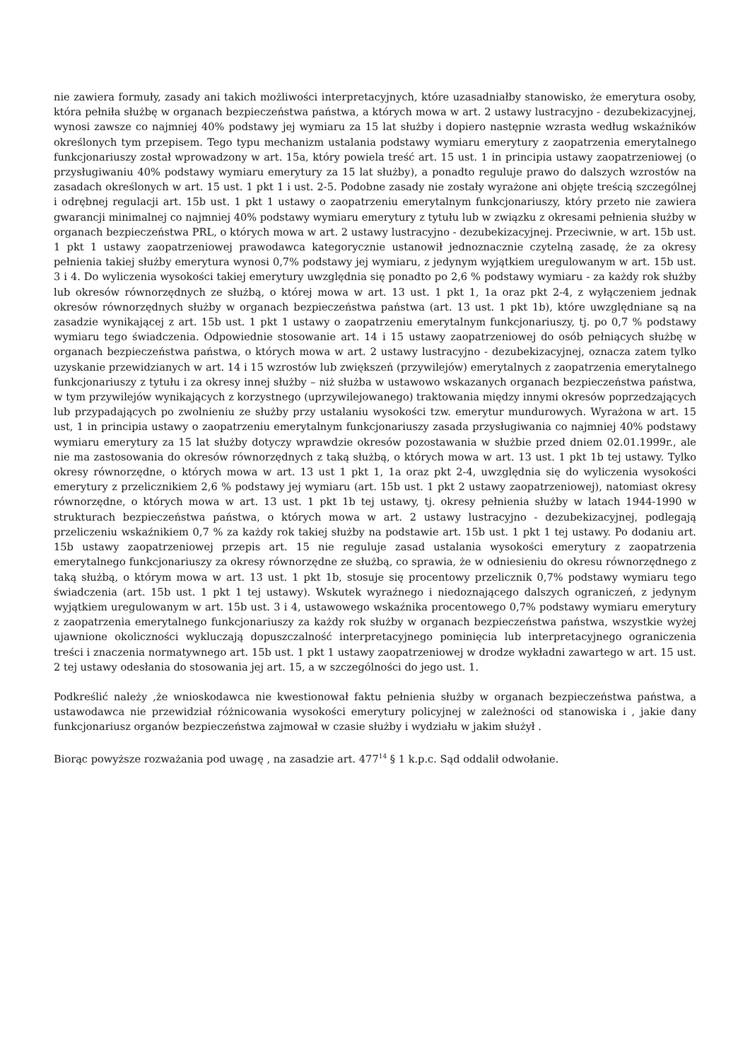nie zawiera formuły, zasady ani takich możliwości interpretacyjnych, które uzasadniałby stanowisko, że emerytura osoby, która pełniła służbę w organach bezpieczeństwa państwa, a których mowa w art. 2 ustawy lustracyjno - dezubekizacyjnej, wynosi zawsze co najmniej 40% podstawy jej wymiaru za 15 lat służby i dopiero następnie wzrasta według wskaźników określonych tym przepisem. Tego typu mechanizm ustalania podstawy wymiaru emerytury z zaopatrzenia emerytalnego funkcjonariuszy został wprowadzony w art. 15a, który powiela treść art. 15 ust. 1 in principia ustawy zaopatrzeniowej (o przysługiwaniu 40% podstawy wymiaru emerytury za 15 lat służby), a ponadto reguluje prawo do dalszych wzrostów na zasadach określonych w art. 15 ust. 1 pkt 1 i ust. 2-5. Podobne zasady nie zostały wyrażone ani objęte treścią szczególnej i odrębnej regulacji art. 15b ust. 1 pkt 1 ustawy o zaopatrzeniu emerytalnym funkcjonariuszy, który przeto nie zawiera gwarancji minimalnej co najmniej 40% podstawy wymiaru emerytury z tytułu lub w związku z okresami pełnienia służby w organach bezpieczeństwa PRL, o których mowa w art. 2 ustawy lustracyjno - dezubekizacyjnej. Przeciwnie, w art. 15b ust. 1 pkt 1 ustawy zaopatrzeniowej prawodawca kategorycznie ustanowił jednoznacznie czytelną zasadę, że za okresy pełnienia takiej służby emerytura wynosi 0,7% podstawy jej wymiaru, z jedynym wyjątkiem uregulowanym w art. 15b ust. 3 i 4. Do wyliczenia wysokości takiej emerytury uwzględnia się ponadto po 2,6 % podstawy wymiaru - za każdy rok służby lub okresów równorzędnych ze służbą, o której mowa w art. 13 ust. 1 pkt 1, 1a oraz pkt 2-4, z wyłączeniem jednak okresów równorzędnych służby w organach bezpieczeństwa państwa (art. 13 ust. 1 pkt 1b), które uwzględniane są na zasadzie wynikającej z art. 15b ust. 1 pkt 1 ustawy o zaopatrzeniu emerytalnym funkcjonariuszy, tj. po 0,7 % podstawy wymiaru tego świadczenia. Odpowiednie stosowanie art. 14 i 15 ustawy zaopatrzeniowej do osób pełniących służbę w organach bezpieczeństwa państwa, o których mowa w art. 2 ustawy lustracyjno - dezubekizacyjnej, oznacza zatem tylko uzyskanie przewidzianych w art. 14 i 15 wzrostów lub zwiększeń (przywilejów) emerytalnych z zaopatrzenia emerytalnego funkcjonariuszy z tytułu i za okresy innej służby – niż służba w ustawowo wskazanych organach bezpieczeństwa państwa, w tym przywilejów wynikających z korzystnego (uprzywilejowanego) traktowania między innymi okresów poprzedzających lub przypadających po zwolnieniu ze służby przy ustalaniu wysokości tzw. emerytur mundurowych. Wyrażona w art. 15 ust, 1 in principia ustawy o zaopatrzeniu emerytalnym funkcjonariuszy zasada przysługiwania co najmniej 40% podstawy wymiaru emerytury za 15 lat służby dotyczy wprawdzie okresów pozostawania w służbie przed dniem 02.01.1999r., ale nie ma zastosowania do okresów równorzędnych z taką służbą, o których mowa w art. 13 ust. 1 pkt 1b tej ustawy. Tylko okresy równorzędne, o których mowa w art. 13 ust 1 pkt 1, 1a oraz pkt 2-4, uwzględnia się do wyliczenia wysokości emerytury z przelicznikiem 2,6 % podstawy jej wymiaru (art. 15b ust. 1 pkt 2 ustawy zaopatrzeniowej), natomiast okresy równorzędne, o których mowa w art. 13 ust. 1 pkt 1b tej ustawy, tj. okresy pełnienia służby w latach 1944-1990 w strukturach bezpieczeństwa państwa, o których mowa w art. 2 ustawy lustracyjno - dezubekizacyjnej, podlegają przeliczeniu wskaźnikiem 0,7 % za każdy rok takiej służby na podstawie art. 15b ust. 1 pkt 1 tej ustawy. Po dodaniu art. 15b ustawy zaopatrzeniowej przepis art. 15 nie reguluje zasad ustalania wysokości emerytury z zaopatrzenia emerytalnego funkcjonariuszy za okresy równorzędne ze służbą, co sprawia, że w odniesieniu do okresu równorzędnego z taką służbą, o którym mowa w art. 13 ust. 1 pkt 1b, stosuje się procentowy przelicznik 0,7% podstawy wymiaru tego świadczenia (art. 15b ust. 1 pkt 1 tej ustawy). Wskutek wyraźnego i niedoznającego dalszych ograniczeń, z jedynym wyjątkiem uregulowanym w art. 15b ust. 3 i 4, ustawowego wskaźnika procentowego 0,7% podstawy wymiaru emerytury z zaopatrzenia emerytalnego funkcjonariuszy za każdy rok służby w organach bezpieczeństwa państwa, wszystkie wyżej ujawnione okoliczności wykluczają dopuszczalność interpretacyjnego pominięcia lub interpretacyjnego ograniczenia treści i znaczenia normatywnego art. 15b ust. 1 pkt 1 ustawy zaopatrzeniowej w drodze wykładni zawartego w art. 15 ust. 2 tej ustawy odesłania do stosowania jej art. 15, a w szczególności do jego ust. 1.
Podkreślić należy ,że wnioskodawca nie kwestionował faktu pełnienia służby w organach bezpieczeństwa państwa, a ustawodawca nie przewidział różnicowania wysokości emerytury policyjnej w zależności od stanowiska i , jakie dany funkcjonariusz organów bezpieczeństwa zajmował w czasie służby i wydziału w jakim służył .
Biorąc powyższe rozważania pod uwagę , na zasadzie art. 477<sup>14</sup> § 1 k.p.c. Sąd oddalił odwołanie.